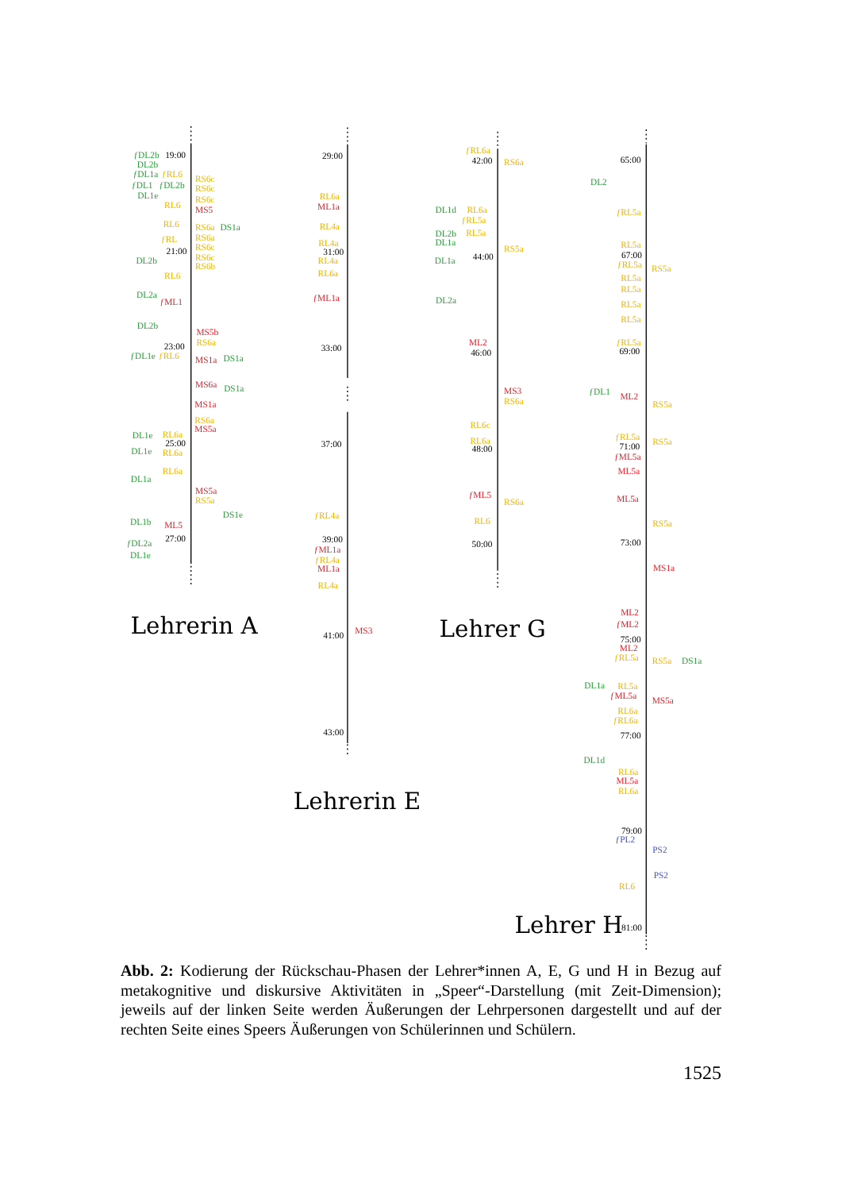ƒDL2b
19:00
DL2b
ƒDL1a
ƒRL6
ƒDL1
ƒDL2b
DL1e
RL6
RL6
ƒRL
21:00
DL2b
RL6
DL2a
ƒML1
DL2b
23:00
ƒDL1e
ƒRL6
DL1e
RL6a
25:00
DL1e
RL6a
RL6a
DL1a
DL1b
ML5
27:00
ƒDL2a
DL1e
RS6c
RS6c
RS6c
MS5
RS6a
DS1a
RS6a
RS6c
RS6c
RS6b
MS5b
RS6a
MS1a
DS1a
MS6a
DS1a
MS1a
RS6a
MS5a
MS5a
RS5a
DS1e
Lehrerin A
29:00
RL6a
ML1a
RL4a
RL4a
31:00
RL4a
RL6a
ƒML1a
33:00
37:00
ƒRL4a
39:00
ƒML1a
ƒRL4a
ML1a
RL4a
41:00
43:00
MS3
Lehrerin E
ƒRL6a
42:00
DL1d
RL6a
ƒRL5a
DL2b
RL5a
DL1a
44:00
DL1a
DL2a
ML2
46:00
RL6c
RL6a
48:00
ƒML5
RL6
50:00
RS6a
RS5a
MS3
RS6a
RS6a
Lehrer G
65:00
DL2
ƒRL5a
RL5a
67:00
ƒRL5a
RL5a
RL5a
RL5a
RL5a
ƒRL5a
69:00
ƒDL1
ML2
ƒRL5a
71:00
ƒML5a
ML5a
ML5a
73:00
ML2
ƒML2
75:00
ML2
ƒRL5a
DL1a
RL5a
ƒML5a
RL6a
ƒRL6a
77:00
DL1d
RL6a
ML5a
RL6a
79:00
ƒPL2
RL6
81:00
RS5a
RS5a
RS5a
RS5a
MS1a
RS5a
DS1a
MS5a
PS2
PS2
Lehrer H
Abb. 2: Kodierung der Rückschau-Phasen der Lehrer*innen A, E, G und H in Bezug auf metakognitive und diskursive Aktivitäten in „Speer“-Darstellung (mit Zeit-Dimension); jeweils auf der linken Seite werden Äußerungen der Lehrpersonen darge­stellt und auf der rechten Seite eines Speers Äußerungen von Schülerinnen und Schü­lern.
1525